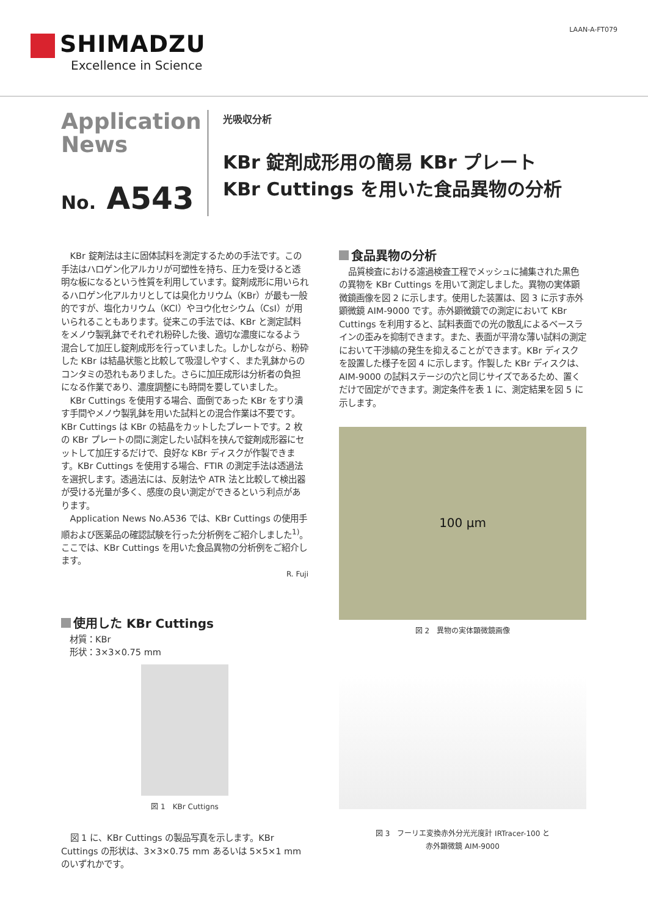SHIMADZU
Excellence in Science
LAAN-A-FT079
Application
News
No. A543
光吸収分析
KBr 錠剤成形用の簡易 KBr プレート
KBr Cuttings を用いた食品異物の分析
KBr 錠剤法は主に固体試料を測定するための手法です。この手法はハロゲン化アルカリが可塑性を持ち、圧力を受けると透明な板になるという性質を利用しています。錠剤成形に用いられるハロゲン化アルカリとしては臭化カリウム（KBr）が最も一般的ですが、塩化カリウム（KCl）やヨウ化セシウム（CsI）が用いられることもあります。従来この手法では、KBr と測定試料をメノウ製乳鉢でそれぞれ粉砕した後、適切な濃度になるよう混合して加圧し錠剤成形を行っていました。しかしながら、粉砕した KBr は結晶状態と比較して吸湿しやすく、また乳鉢からのコンタミの恐れもありました。さらに加圧成形は分析者の負担になる作業であり、濃度調整にも時間を要していました。
KBr Cuttings を使用する場合、面倒であった KBr をすり潰す手間やメノウ製乳鉢を用いた試料との混合作業は不要です。KBr Cuttings は KBr の結晶をカットしたプレートです。2 枚の KBr プレートの間に測定したい試料を挟んで錠剤成形器にセットして加圧するだけで、良好な KBr ディスクが作製できます。KBr Cuttings を使用する場合、FTIR の測定手法は透過法を選択します。透過法には、反射法や ATR 法と比較して検出器が受ける光量が多く、感度の良い測定ができるという利点があります。
Application News No.A536 では、KBr Cuttings の使用手順および医薬品の確認試験を行った分析例をご紹介しました<sup>1)</sup>。ここでは、KBr Cuttings を用いた食品異物の分析例をご紹介します。
R. Fuji
使用した KBr Cuttings
材質：KBr
形状：3×3×0.75 mm
図 1　KBr Cuttigns
図 1 に、KBr Cuttings の製品写真を示します。KBr Cuttings の形状は、3×3×0.75 mm あるいは 5×5×1 mm のいずれかです。
食品異物の分析
品質検査における濾過検査工程でメッシュに捕集された黒色の異物を KBr Cuttings を用いて測定しました。異物の実体顕微鏡画像を図 2 に示します。使用した装置は、図 3 に示す赤外顕微鏡 AIM-9000 です。赤外顕微鏡での測定において KBr Cuttings を利用すると、試料表面での光の散乱によるベースラインの歪みを抑制できます。また、表面が平滑な薄い試料の測定において干渉縞の発生を抑えることができます。KBr ディスクを設置した様子を図 4 に示します。作製した KBr ディスクは、AIM-9000 の試料ステージの穴と同じサイズであるため、置くだけで固定ができます。測定条件を表 1 に、測定結果を図 5 に示します。
100 μm
図 2　異物の実体顕微鏡画像
図 3　フーリエ変換赤外分光光度計 IRTracer-100 と
赤外顕微鏡 AIM-9000